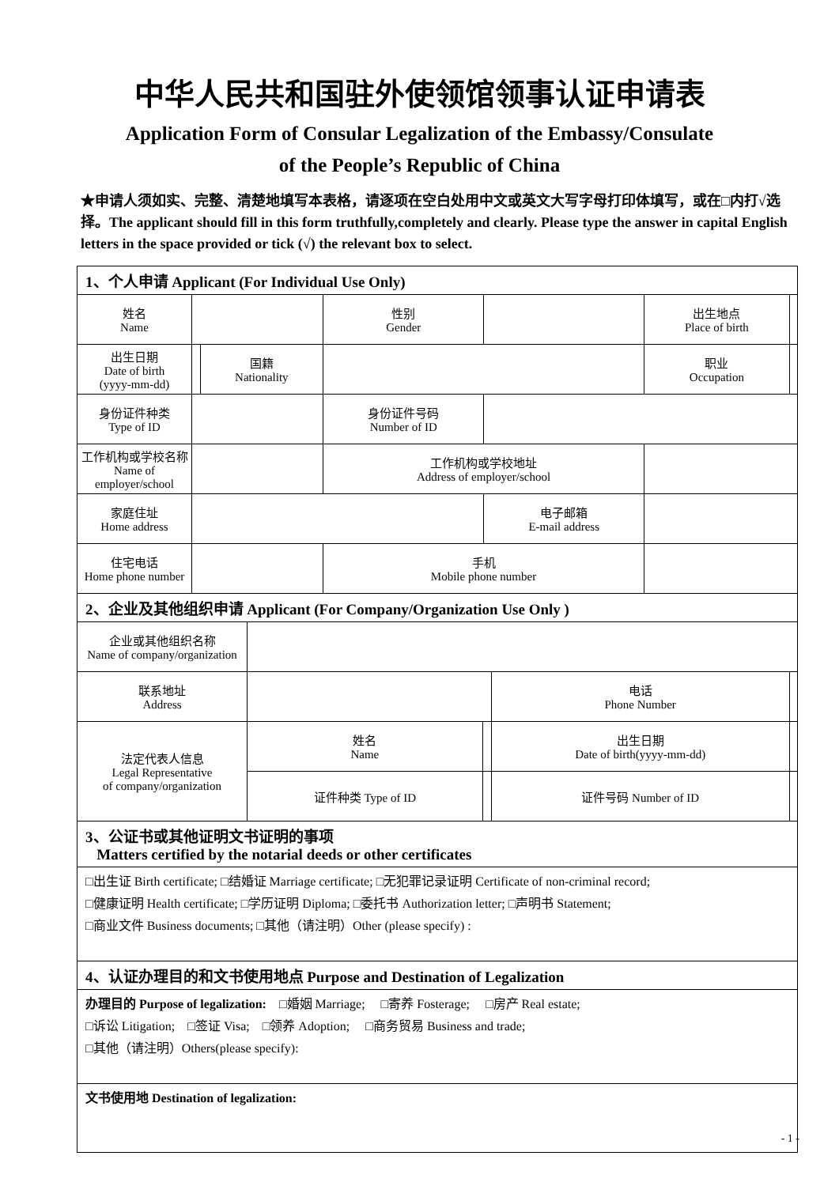中华人民共和国驻外使领馆领事认证申请表
Application Form of Consular Legalization of the Embassy/Consulate
of the People’s Republic of China
★申请人须如实、完整、清楚地填写本表格，请逐项在空白处用中文或英文大写字母打印体填写，或在□内打√选择。The applicant should fill in this form truthfully,completely and clearly. Please type the answer in capital English letters in the space provided or tick (√) the relevant box to select.
1、个人申请 Applicant (For Individual Use Only)
| 姓名 Name | | | | 性别 Gender | | 出生地点 Place of birth | |
| 出生日期 Date of birth (yyyy-mm-dd) | | 国籍 Nationality | | | | 职业 Occupation | |
| 身份证件种类 Type of ID | | | | 身份证件号码 Number of ID | | | |
| 工作机构或学校名称 Name of employer/school | | | | 工作机构或学校地址 Address of employer/school | | | |
| 家庭住址 Home address | | | | | 电子邮箱 E-mail address | | |
| 住宅电话 Home phone number | | | | 手机 Mobile phone number | | | |
2、企业及其他组织申请 Applicant (For Company/Organization Use Only )
| 企业或其他组织名称 Name of company/organization | | | | | |
| 联系地址 Address | | | | 电话 Phone Number | |
| 法定代表人信息 Legal Representative of company/organization | 姓名 Name | | 出生日期 Date of birth(yyyy-mm-dd) | | |
| | 证件种类 Type of ID | | 证件号码 Number of ID | | |
3、公证书或其他证明文书证明的事项
Matters certified by the notarial deeds or other certificates
□出生证 Birth certificate; □结婚证 Marriage certificate; □无犯罪记录证明 Certificate of non-criminal record;
□健康证明 Health certificate; □学历证明 Diploma; □委托书 Authorization letter; □声明书 Statement;
□商业文件 Business documents; □其他（请注明）Other (please specify) :
4、认证办理目的和文书使用地点 Purpose and Destination of Legalization
办理目的 Purpose of legalization: □婚姻 Marriage; □寄养 Fosterage; □房产 Real estate;
□诉讼 Litigation; □签证 Visa; □领养 Adoption; □商务贸易 Business and trade;
□其他（请注明）Others(please specify):
文书使用地 Destination of legalization:
- 1 -